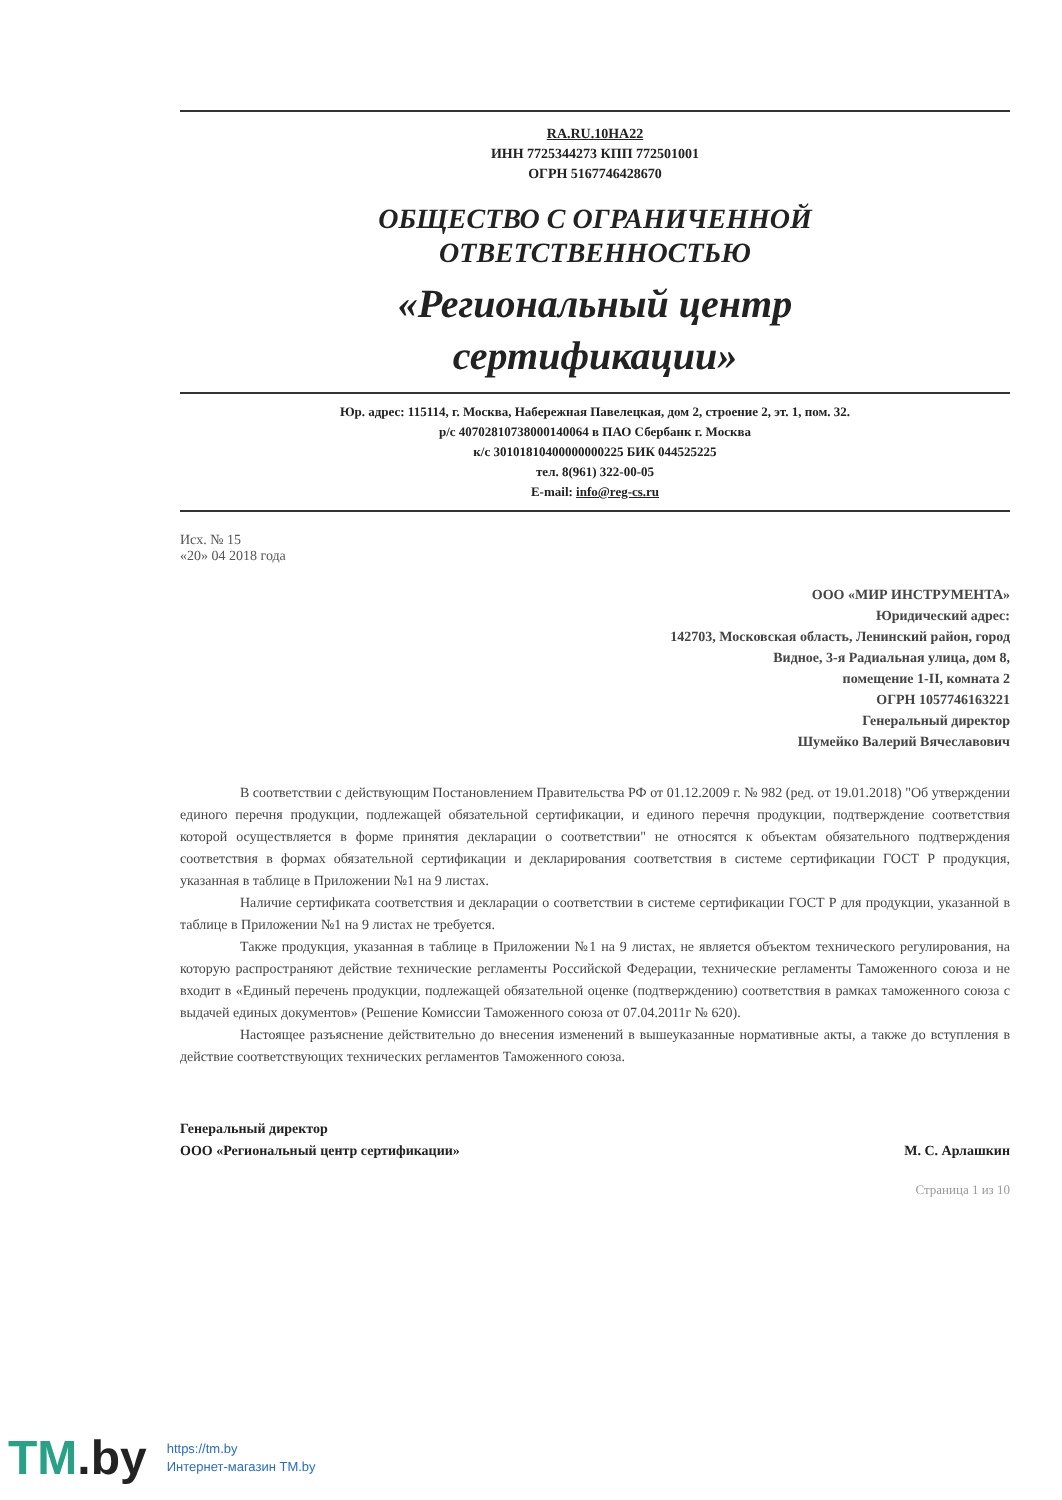RA.RU.10НА22
ИНН 7725344273 КПП 772501001
ОГРН 5167746428670
ОБЩЕСТВО С ОГРАНИЧЕННОЙ
ОТВЕТСТВЕННОСТЬЮ
«Региональный центр
сертификации»
Юр. адрес: 115114, г. Москва, Набережная Павелецкая, дом 2, строение 2, эт. 1, пом. 32.
р/с 40702810738000140064 в ПАО Сбербанк г. Москва
к/с 30101810400000000225 БИК 044525225
тел. 8(961) 322-00-05
E-mail: info@reg-cs.ru
Исх. № 15
«20» 04 2018 года
ООО «МИР ИНСТРУМЕНТА»
Юридический адрес:
142703, Московская область, Ленинский район, город
Видное, 3-я Радиальная улица, дом 8,
помещение 1-II, комната 2
ОГРН 1057746163221
Генеральный директор
Шумейко Валерий Вячеславович
В соответствии с действующим Постановлением Правительства РФ от 01.12.2009 г. № 982 (ред. от 19.01.2018) "Об утверждении единого перечня продукции, подлежащей обязательной сертификации, и единого перечня продукции, подтверждение соответствия которой осуществляется в форме принятия декларации о соответствии" не относятся к объектам обязательного подтверждения соответствия в формах обязательной сертификации и декларирования соответствия в системе сертификации ГОСТ Р продукция, указанная в таблице в Приложении №1 на 9 листах.
Наличие сертификата соответствия и декларации о соответствии в системе сертификации ГОСТ Р для продукции, указанной в таблице в Приложении №1 на 9 листах не требуется.
Также продукция, указанная в таблице в Приложении №1 на 9 листах, не является объектом технического регулирования, на которую распространяют действие технические регламенты Российской Федерации, технические регламенты Таможенного союза и не входит в «Единый перечень продукции, подлежащей обязательной оценке (подтверждению) соответствия в рамках таможенного союза с выдачей единых документов» (Решение Комиссии Таможенного союза от 07.04.2011г № 620).
Настоящее разъяснение действительно до внесения изменений в вышеуказанные нормативные акты, а также до вступления в действие соответствующих технических регламентов Таможенного союза.
Генеральный директор
ООО «Региональный центр сертификации»
М. С. Арлашкин
Страница 1 из 10
TM.by
https://tm.by
Интернет-магазин TM.by